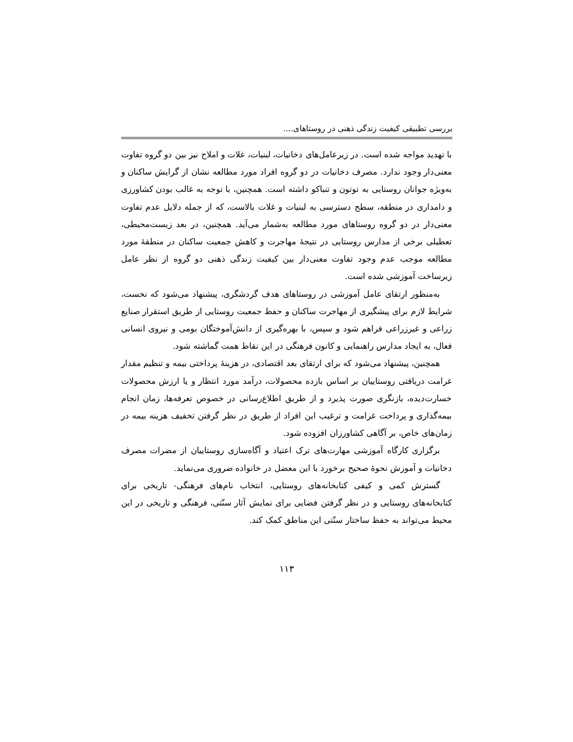بررسی تطبیقی کیفیت زندگی ذهنی در روستاهای....
با تهدید مواجه شده است. در زیرعامل‌های دخانیات، لبنیات، غلات و املاح نیز بین دو گروه تفاوت معنی‌دار وجود ندارد. مصرف دخانیات در دو گروه افراد مورد مطالعه نشان از گرایش ساکنان و به‌ویژه جوانان روستایی به توتون و تنباکو داشته است. همچنین، با توجه به غالب بودن کشاورزی و دامداری در منطقه، سطح دسترسی به لبنیات و غلات بالاست، که از جمله دلایل عدم تفاوت معنی‌دار در دو گروه روستاهای مورد مطالعه به‌شمار می‌آید. همچنین، در بعد زیست‌محیطی، تعطیلی برخی از مدارس روستایی در نتیجهٔ مهاجرت و کاهش جمعیت ساکنان در منطقهٔ مورد مطالعه موجب عدم وجود تفاوت معنی‌دار بین کیفیت زندگی ذهنی دو گروه از نظر عامل زیرساخت آموزشی شده است.
به‌منظور ارتقای عامل آموزشی در روستاهای هدف گردشگری، پیشنهاد می‌شود که نخست، شرایط لازم برای پیشگیری از مهاجرت ساکنان و حفظ جمعیت روستایی از طریق استقرار صنایع زراعی و غیرزراعی فراهم شود و سپس، با بهره‌گیری از دانش‌آموختگان بومی و نیروی انسانی فعال، به ایجاد مدارس راهنمایی و کانون فرهنگی در این نقاط همت گماشته شود.
همچنین، پیشنهاد می‌شود که برای ارتقای بعد اقتصادی، در هزینهٔ پرداختی بیمه و تنظیم مقدار غرامت دریافتی روستاییان بر اساس بازده محصولات، درآمد مورد انتظار و یا ارزش محصولات خسارت‌دیده، بازنگری صورت پذیرد و از طریق اطلاع‌رسانی در خصوص تعرفه‌ها، زمان انجام بیمه‌گذاری و پرداخت غرامت و ترغیب این افراد از طریق در نظر گرفتن تخفیف هزینه بیمه در زمان‌های خاص، بر آگاهی کشاورزان افزوده شود.
برگزاری کارگاه آموزشی مهارت‌های ترک اعتیاد و آگاه‌سازی روستاییان از مضرات مصرف دخانیات و آموزش نحوهٔ صحیح برخورد با این معضل در خانواده ضروری می‌نماید.
گسترش کمی و کیفی کتابخانه‌های روستایی، انتخاب نام‌های فرهنگی- تاریخی برای کتابخانه‌های روستایی و در نظر گرفتن فضایی برای نمایش آثار سنّتی، فرهنگی و تاریخی در این محیط می‌تواند به حفظ ساختار سنّتی این مناطق کمک کند.
۱۱۳